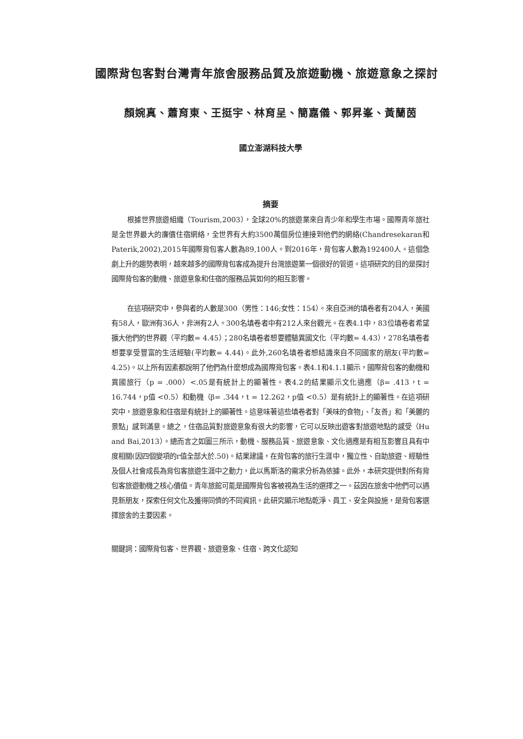國際背包客對台灣青年旅舍服務品質及旅遊動機、旅遊意象之探討
顏婉真、蕭育東、王挺宇、林育呈、簡嘉儀、郭昇峯、黃蘭茵
國立澎湖科技大學
摘要
根據世界旅遊組織（Tourism,2003），全球20%的旅遊業來自青少年和學生市場。國際青年旅社是全世界最大的廉價住宿網絡，全世界有大約3500萬個房位連接到他們的網絡(Chandresekaran和Paterik,2002),2015年國際背包客人數為89,100人。到2016年，背包客人數為192400人。這個急劇上升的趨勢表明，越來越多的國際背包客成為提升台灣旅遊業一個很好的管道。這項研究的目的是探討國際背包客的動機、旅遊意象和住宿的服務品質如何的相互影響。
在這項研究中，參與者的人數是300（男性：146;女性：154）。來自亞洲的填卷者有204人，美國有58人，歐洲有36人，非洲有2人。300名填卷者中有212人來台觀光。在表4.1中，83位填卷者希望擴大他們的世界觀（平均數= 4.45）；280名填卷者想要體驗異國文化（平均數= 4.43），278名填卷者想要享受豐富的生活經驗(平均數= 4.44)。此外,260名填卷者想結識來自不同國家的朋友(平均數= 4.25)。以上所有因素都說明了他們為什麼想成為國際背包客。表4.1和4.1.1顯示，國際背包客的動機和異國旅行（p = .000）<.05是有統計上的顯著性。表4.2的結果顯示文化適應（β= .413，t = 16.744，p值 <0.5）和動機（β= .344，t = 12.262，p值 <0.5）是有統計上的顯著性。在這項研究中，旅遊意象和住宿是有統計上的顯著性。這意味著這些填卷者對「美味的食物」、「友善」和「美麗的景點」感到滿意。總之，住宿品質對旅遊意象有很大的影響，它可以反映出遊客對旅遊地點的感受（Hu and Bai,2013）。總而言之如圖三所示，動機、服務品質、旅遊意象、文化適應是有相互影響且具有中度相關(因四個變項的r值全部大於.50)。結果建議，在背包客的旅行生涯中，獨立性、自助旅遊、經驗性及個人社會成長為背包客旅遊生涯中之動力，此以馬斯洛的需求分析為依據。此外，本研究提供對所有背包客旅遊動機之核心價值。青年旅館可能是國際背包客被視為生活的選擇之一。茲因在旅舍中他們可以遇見新朋友，探索任何文化及獲得同儕的不同資訊。此研究顯示地點乾淨、員工、安全與設施，是背包客選擇旅舍的主要因素。
關鍵詞：國際背包客、世界觀、旅遊意象、住宿、跨文化認知